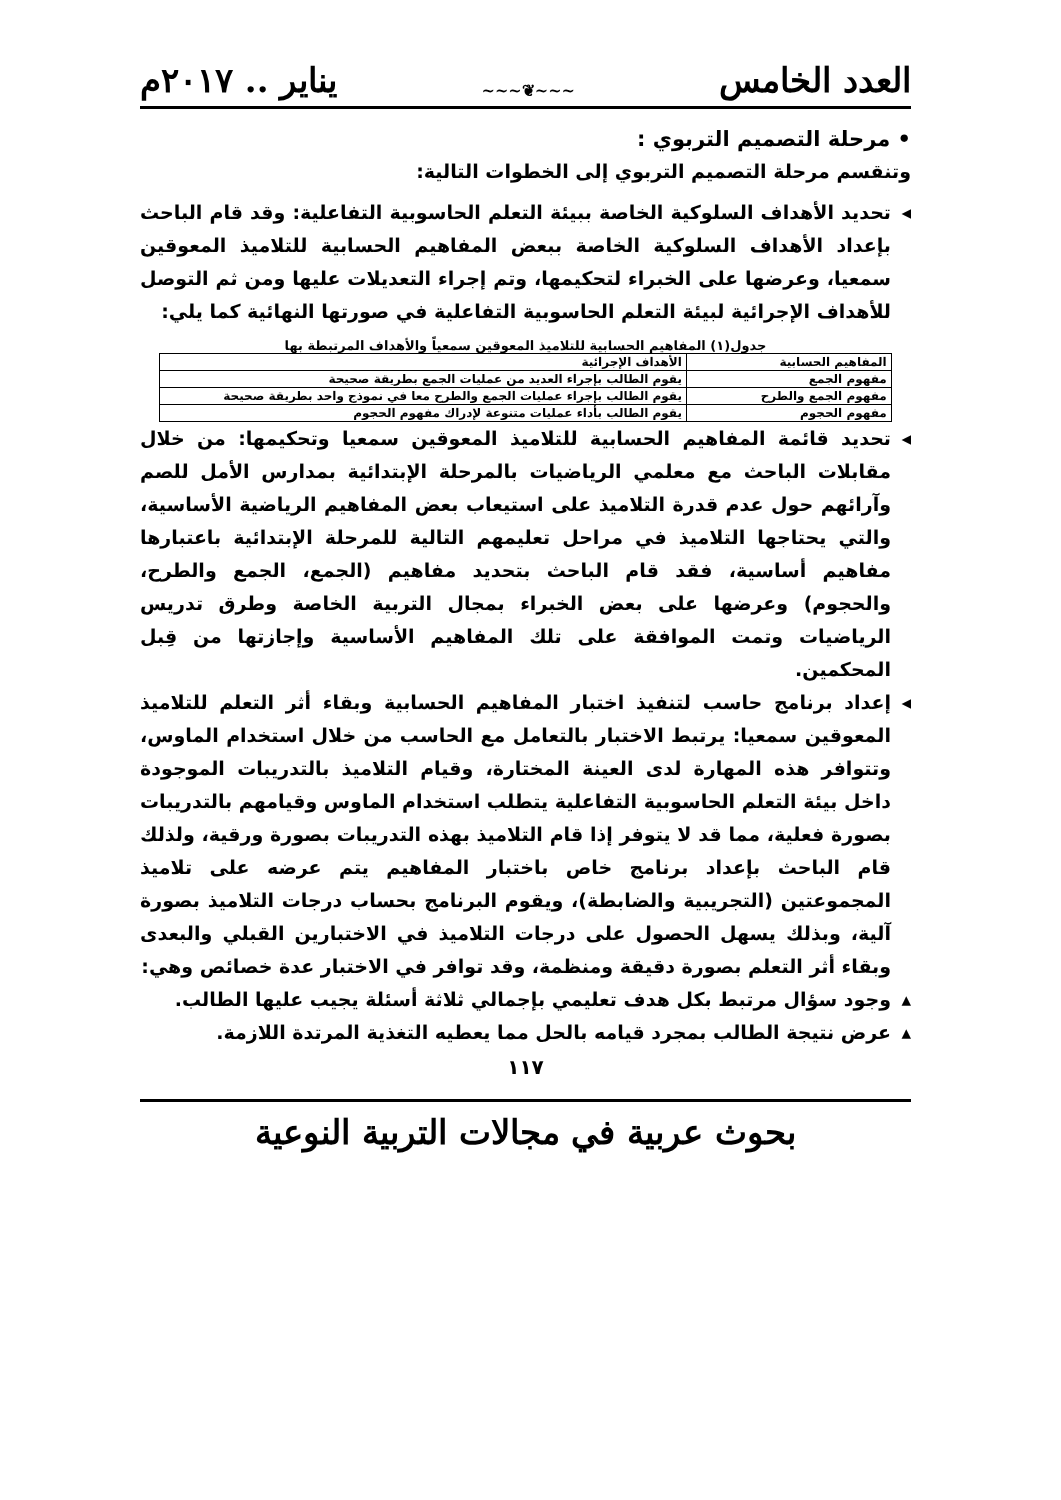العدد الخامس ~~~❦~~~ يناير .. ٢٠١٧م
• مرحلة التصميم التربوي :
وتنقسم مرحلة التصميم التربوي إلى الخطوات التالية:
◂ تحديد الأهداف السلوكية الخاصة ببيئة التعلم الحاسوبية التفاعلية: وقد قام الباحث بإعداد الأهداف السلوكية الخاصة ببعض المفاهيم الحسابية للتلاميذ المعوقين سمعيا، وعرضها على الخبراء لتحكيمها، وتم إجراء التعديلات عليها ومن ثم التوصل للأهداف الإجرائية لبيئة التعلم الحاسوبية التفاعلية في صورتها النهائية كما يلي:
جدول(١) المفاهيم الحسابية للتلاميذ المعوقين سمعياً والأهداف المرتبطة بها
| المفاهيم الحسابية | الأهداف الإجرائية |
| --- | --- |
| مفهوم الجمع | يقوم الطالب بإجراء العديد من عمليات الجمع بطريقة صحيحة |
| مفهوم الجمع والطرح | يقوم الطالب بإجراء عمليات الجمع والطرح معا في نموذج واحد بطريقة صحيحة |
| مفهوم الحجوم | يقوم الطالب بأداء عمليات متنوعة لإدراك مفهوم الحجوم |
◂ تحديد قائمة المفاهيم الحسابية للتلاميذ المعوقين سمعيا وتحكيمها: من خلال مقابلات الباحث مع معلمي الرياضيات بالمرحلة الإبتدائية بمدارس الأمل للصم وآرائهم حول عدم قدرة التلاميذ على استيعاب بعض المفاهيم الرياضية الأساسية، والتي يحتاجها التلاميذ في مراحل تعليمهم التالية للمرحلة الإبتدائية باعتبارها مفاهيم أساسية، فقد قام الباحث بتحديد مفاهيم (الجمع، الجمع والطرح، والحجوم) وعرضها على بعض الخبراء بمجال التربية الخاصة وطرق تدريس الرياضيات وتمت الموافقة على تلك المفاهيم الأساسية وإجازتها من قِبل المحكمين.
◂ إعداد برنامج حاسب لتنفيذ اختبار المفاهيم الحسابية وبقاء أثر التعلم للتلاميذ المعوقين سمعيا: يرتبط الاختبار بالتعامل مع الحاسب من خلال استخدام الماوس، وتتوافر هذه المهارة لدى العينة المختارة، وقيام التلاميذ بالتدريبات الموجودة داخل بيئة التعلم الحاسوبية التفاعلية يتطلب استخدام الماوس وقيامهم بالتدريبات بصورة فعلية، مما قد لا يتوفر إذا قام التلاميذ بهذه التدريبات بصورة ورقية، ولذلك قام الباحث بإعداد برنامج خاص باختبار المفاهيم يتم عرضه على تلاميذ المجموعتين (التجريبية والضابطة)، ويقوم البرنامج بحساب درجات التلاميذ بصورة آلية، وبذلك يسهل الحصول على درجات التلاميذ في الاختبارين القبلي والبعدى وبقاء أثر التعلم بصورة دقيقة ومنظمة، وقد توافر في الاختبار عدة خصائص وهي:
▴ وجود سؤال مرتبط بكل هدف تعليمي بإجمالي ثلاثة أسئلة يجيب عليها الطالب.
▴ عرض نتيجة الطالب بمجرد قيامه بالحل مما يعطيه التغذية المرتدة اللازمة.
١١٧
بحوث عربية في مجالات التربية النوعية